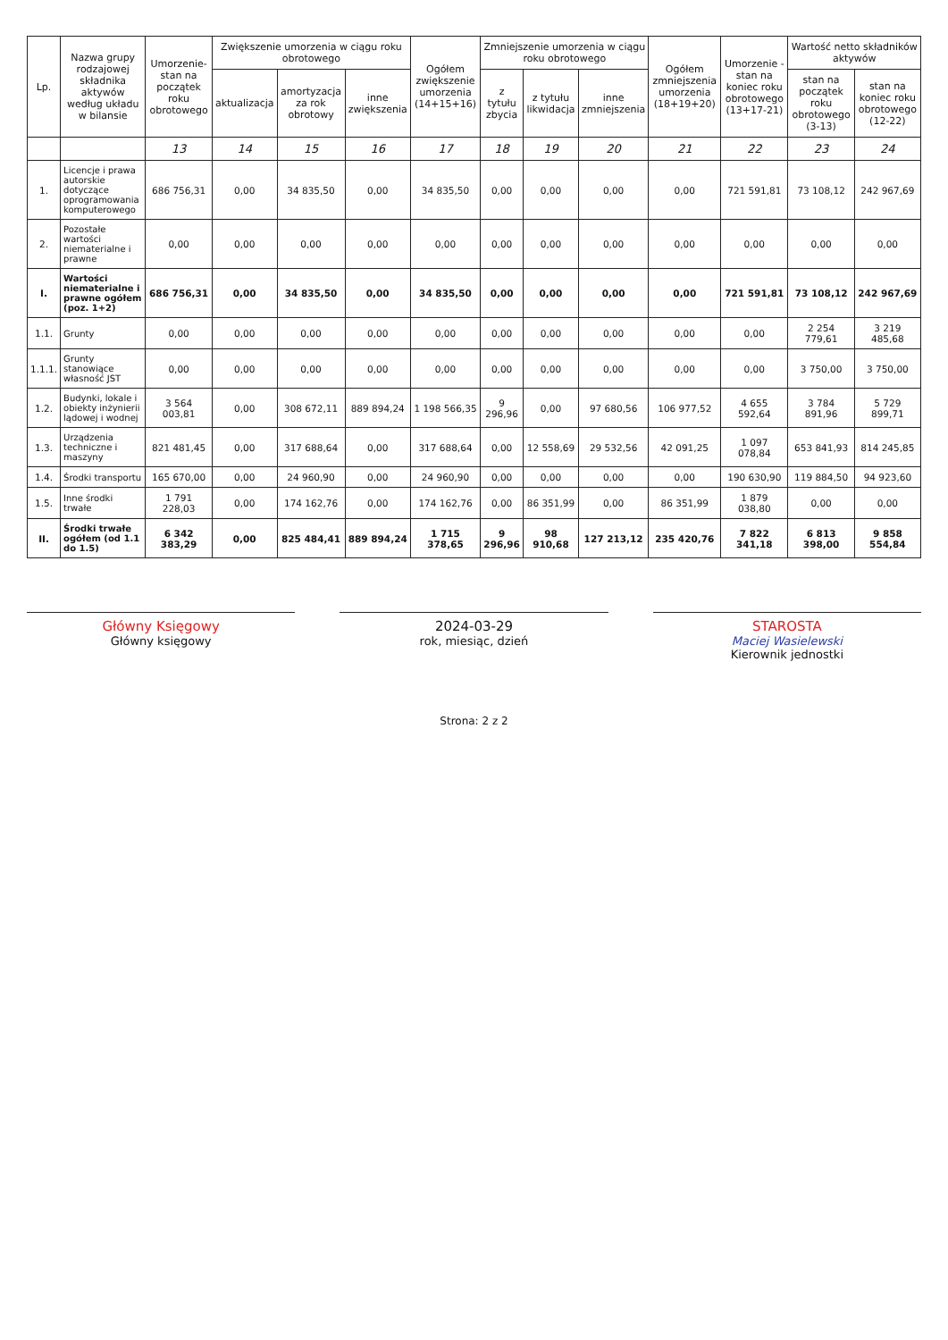| Lp. | Nazwa grupy rodzajowej składnika aktywów według układu w bilansie | Umorzenie- stan na początek roku obrotowego | Zwiększenie umorzenia w ciągu roku obrotowego | | | Ogółem zwiększenie umorzenia (14+15+16) | Zmniejszenie umorzenia w ciągu roku obrotowego | | | Ogółem zmniejszenia umorzenia (18+19+20) | Umorzenie - stan na koniec roku obrotowego (13+17-21) | Wartość netto składników aktywów | |
| --- | --- | --- | --- | --- | --- | --- | --- | --- | --- | --- | --- | --- | --- |
| | | | aktualizacja | amortyzacja za rok obrotowy | inne zwiększenia | | z tytułu zbycia | z tytułu likwidacja | inne zmniejszenia | | | stan na początek roku obrotowego (3-13) | stan na koniec roku obrotowego (12-22) |
| | | 13 | 14 | 15 | 16 | 17 | 18 | 19 | 20 | 21 | 22 | 23 | 24 |
| 1. | Licencje i prawa autorskie dotyczące oprogramowania komputerowego | 686 756,31 | 0,00 | 34 835,50 | 0,00 | 34 835,50 | 0,00 | 0,00 | 0,00 | 0,00 | 721 591,81 | 73 108,12 | 242 967,69 |
| 2. | Pozostałe wartości niematerialne i prawne | 0,00 | 0,00 | 0,00 | 0,00 | 0,00 | 0,00 | 0,00 | 0,00 | 0,00 | 0,00 | 0,00 | 0,00 |
| I. | Wartości niematerialne i prawne ogółem (poz. 1+2) | 686 756,31 | 0,00 | 34 835,50 | 0,00 | 34 835,50 | 0,00 | 0,00 | 0,00 | 0,00 | 721 591,81 | 73 108,12 | 242 967,69 |
| 1.1. | Grunty | 0,00 | 0,00 | 0,00 | 0,00 | 0,00 | 0,00 | 0,00 | 0,00 | 0,00 | 0,00 | 2 254 779,61 | 3 219 485,68 |
| 1.1.1. | Grunty stanowiące własność JST | 0,00 | 0,00 | 0,00 | 0,00 | 0,00 | 0,00 | 0,00 | 0,00 | 0,00 | 0,00 | 3 750,00 | 3 750,00 |
| 1.2. | Budynki, lokale i obiekty inżynierii lądowej i wodnej | 3 564 003,81 | 0,00 | 308 672,11 | 889 894,24 | 1 198 566,35 | 9 296,96 | 0,00 | 97 680,56 | 106 977,52 | 4 655 592,64 | 3 784 891,96 | 5 729 899,71 |
| 1.3. | Urządzenia techniczne i maszyny | 821 481,45 | 0,00 | 317 688,64 | 0,00 | 317 688,64 | 0,00 | 12 558,69 | 29 532,56 | 42 091,25 | 1 097 078,84 | 653 841,93 | 814 245,85 |
| 1.4. | Środki transportu | 165 670,00 | 0,00 | 24 960,90 | 0,00 | 24 960,90 | 0,00 | 0,00 | 0,00 | 0,00 | 190 630,90 | 119 884,50 | 94 923,60 |
| 1.5. | Inne środki trwałe | 1 791 228,03 | 0,00 | 174 162,76 | 0,00 | 174 162,76 | 0,00 | 86 351,99 | 0,00 | 86 351,99 | 1 879 038,80 | 0,00 | 0,00 |
| II. | Środki trwałe ogółem (od 1.1 do 1.5) | 6 342 383,29 | 0,00 | 825 484,41 | 889 894,24 | 1 715 378,65 | 9 296,96 | 98 910,68 | 127 213,12 | 235 420,76 | 7 822 341,18 | 6 813 398,00 | 9 858 554,84 |
Główny Księgowy
Główny księgowy
2024-03-29
rok, miesiąc, dzień
STAROSTA
Maciej Wasielewski
Kierownik jednostki
Strona: 2 z 2